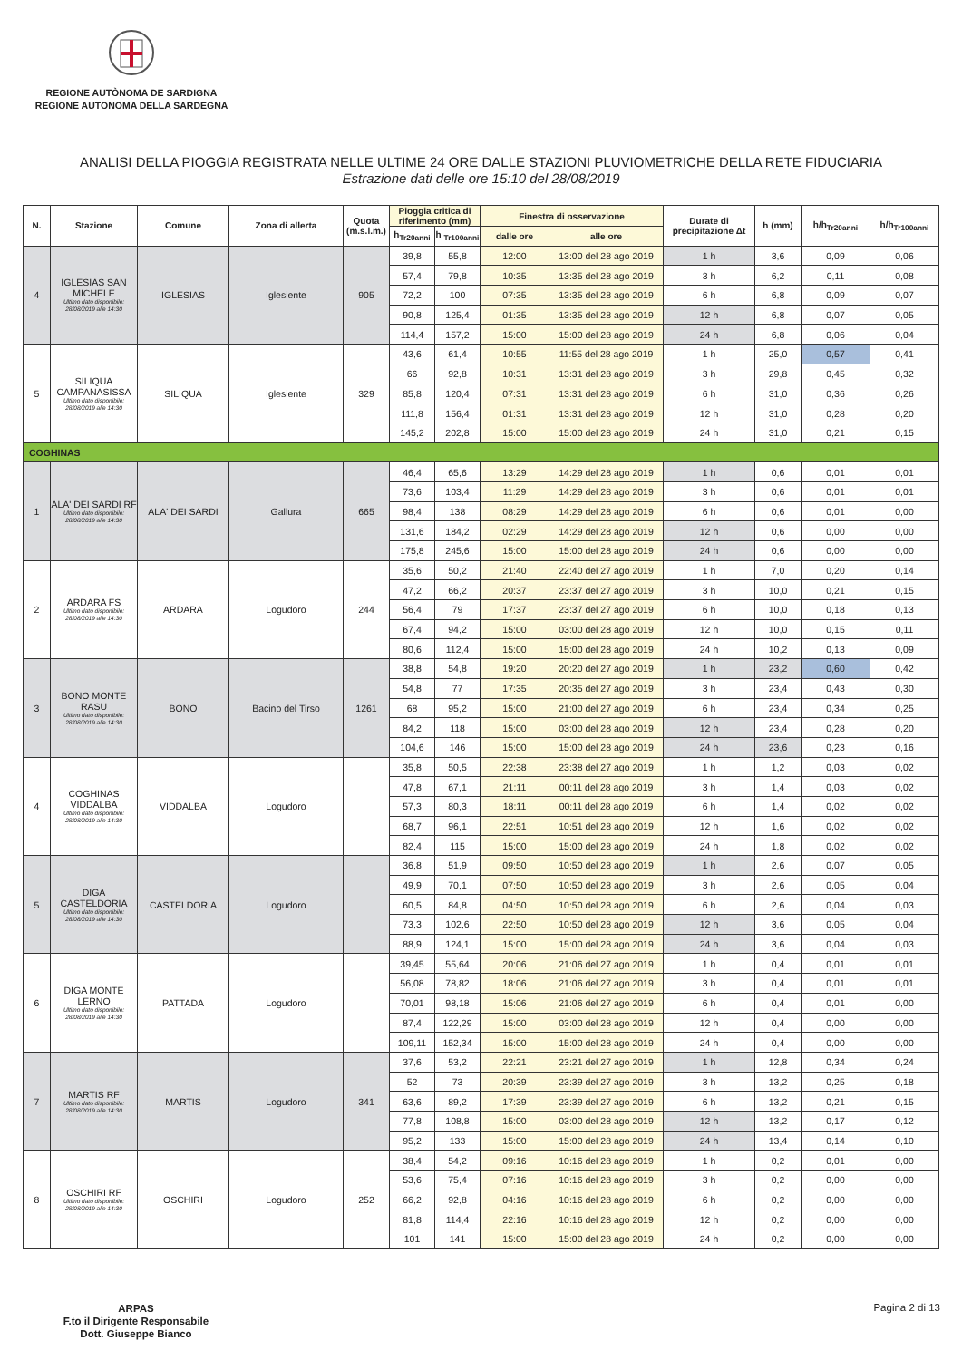REGIONE AUTÒNOMA DE SARDIGNA
REGIONE AUTONOMA DELLA SARDEGNA
ANALISI DELLA PIOGGIA REGISTRATA NELLE ULTIME 24 ORE DALLE STAZIONI PLUVIOMETRICHE DELLA RETE FIDUCIARIA
Estrazione dati delle ore 15:10 del 28/08/2019
| N. | Stazione | Comune | Zona di allerta | Quota (m.s.l.m.) | Pioggia critica di riferimento (mm) | | Finestra di osservazione | | Durate di precipitazione Δt | h (mm) | h/h<sub>Tr20anni</sub> | h/h<sub>Tr100anni</sub> |
| --- | --- | --- | --- | --- | --- | --- | --- | --- | --- | --- | --- | --- |
| | | | | | h<sub>Tr20anni</sub> | h <sub>Tr100anni</sub> | dalle ore | alle ore | | | | |
| 4 | IGLESIAS SAN MICHELE Ultimo dato disponibile: 28/08/2019 alle 14:30 | IGLESIAS | Iglesiente | 905 | 39,8 | 55,8 | 12:00 | 13:00 del 28 ago 2019 | 1 h | 3,6 | 0,09 | 0,06 |
| | | | | | 57,4 | 79,8 | 10:35 | 13:35 del 28 ago 2019 | 3 h | 6,2 | 0,11 | 0,08 |
| | | | | | 72,2 | 100 | 07:35 | 13:35 del 28 ago 2019 | 6 h | 6,8 | 0,09 | 0,07 |
| | | | | | 90,8 | 125,4 | 01:35 | 13:35 del 28 ago 2019 | 12 h | 6,8 | 0,07 | 0,05 |
| | | | | | 114,4 | 157,2 | 15:00 | 15:00 del 28 ago 2019 | 24 h | 6,8 | 0,06 | 0,04 |
| 5 | SILIQUA CAMPANASISSA Ultimo dato disponibile: 28/08/2019 alle 14:30 | SILIQUA | Iglesiente | 329 | 43,6 | 61,4 | 10:55 | 11:55 del 28 ago 2019 | 1 h | 25,0 | 0,57 | 0,41 |
| | | | | | 66 | 92,8 | 10:31 | 13:31 del 28 ago 2019 | 3 h | 29,8 | 0,45 | 0,32 |
| | | | | | 85,8 | 120,4 | 07:31 | 13:31 del 28 ago 2019 | 6 h | 31,0 | 0,36 | 0,26 |
| | | | | | 111,8 | 156,4 | 01:31 | 13:31 del 28 ago 2019 | 12 h | 31,0 | 0,28 | 0,20 |
| | | | | | 145,2 | 202,8 | 15:00 | 15:00 del 28 ago 2019 | 24 h | 31,0 | 0,21 | 0,15 |
| COGHINAS | | | | | | | | | | | | |
| 1 | ALA' DEI SARDI RF Ultimo dato disponibile: 28/08/2019 alle 14:30 | ALA' DEI SARDI | Gallura | 665 | 46,4 | 65,6 | 13:29 | 14:29 del 28 ago 2019 | 1 h | 0,6 | 0,01 | 0,01 |
| | | | | | 73,6 | 103,4 | 11:29 | 14:29 del 28 ago 2019 | 3 h | 0,6 | 0,01 | 0,01 |
| | | | | | 98,4 | 138 | 08:29 | 14:29 del 28 ago 2019 | 6 h | 0,6 | 0,01 | 0,00 |
| | | | | | 131,6 | 184,2 | 02:29 | 14:29 del 28 ago 2019 | 12 h | 0,6 | 0,00 | 0,00 |
| | | | | | 175,8 | 245,6 | 15:00 | 15:00 del 28 ago 2019 | 24 h | 0,6 | 0,00 | 0,00 |
| 2 | ARDARA FS Ultimo dato disponibile: 28/08/2019 alle 14:30 | ARDARA | Logudoro | 244 | 35,6 | 50,2 | 21:40 | 22:40 del 27 ago 2019 | 1 h | 7,0 | 0,20 | 0,14 |
| | | | | | 47,2 | 66,2 | 20:37 | 23:37 del 27 ago 2019 | 3 h | 10,0 | 0,21 | 0,15 |
| | | | | | 56,4 | 79 | 17:37 | 23:37 del 27 ago 2019 | 6 h | 10,0 | 0,18 | 0,13 |
| | | | | | 67,4 | 94,2 | 15:00 | 03:00 del 28 ago 2019 | 12 h | 10,0 | 0,15 | 0,11 |
| | | | | | 80,6 | 112,4 | 15:00 | 15:00 del 28 ago 2019 | 24 h | 10,2 | 0,13 | 0,09 |
| 3 | BONO MONTE RASU Ultimo dato disponibile: 28/08/2019 alle 14:30 | BONO | Bacino del Tirso | 1261 | 38,8 | 54,8 | 19:20 | 20:20 del 27 ago 2019 | 1 h | 23,2 | 0,60 | 0,42 |
| | | | | | 54,8 | 77 | 17:35 | 20:35 del 27 ago 2019 | 3 h | 23,4 | 0,43 | 0,30 |
| | | | | | 68 | 95,2 | 15:00 | 21:00 del 27 ago 2019 | 6 h | 23,4 | 0,34 | 0,25 |
| | | | | | 84,2 | 118 | 15:00 | 03:00 del 28 ago 2019 | 12 h | 23,4 | 0,28 | 0,20 |
| | | | | | 104,6 | 146 | 15:00 | 15:00 del 28 ago 2019 | 24 h | 23,6 | 0,23 | 0,16 |
| 4 | COGHINAS VIDDALBA Ultimo dato disponibile: 28/08/2019 alle 14:30 | VIDDALBA | Logudoro | | 35,8 | 50,5 | 22:38 | 23:38 del 27 ago 2019 | 1 h | 1,2 | 0,03 | 0,02 |
| | | | | | 47,8 | 67,1 | 21:11 | 00:11 del 28 ago 2019 | 3 h | 1,4 | 0,03 | 0,02 |
| | | | | | 57,3 | 80,3 | 18:11 | 00:11 del 28 ago 2019 | 6 h | 1,4 | 0,02 | 0,02 |
| | | | | | 68,7 | 96,1 | 22:51 | 10:51 del 28 ago 2019 | 12 h | 1,6 | 0,02 | 0,02 |
| | | | | | 82,4 | 115 | 15:00 | 15:00 del 28 ago 2019 | 24 h | 1,8 | 0,02 | 0,02 |
| 5 | DIGA CASTELDORIA Ultimo dato disponibile: 28/08/2019 alle 14:30 | CASTELDORIA | Logudoro | | 36,8 | 51,9 | 09:50 | 10:50 del 28 ago 2019 | 1 h | 2,6 | 0,07 | 0,05 |
| | | | | | 49,9 | 70,1 | 07:50 | 10:50 del 28 ago 2019 | 3 h | 2,6 | 0,05 | 0,04 |
| | | | | | 60,5 | 84,8 | 04:50 | 10:50 del 28 ago 2019 | 6 h | 2,6 | 0,04 | 0,03 |
| | | | | | 73,3 | 102,6 | 22:50 | 10:50 del 28 ago 2019 | 12 h | 3,6 | 0,05 | 0,04 |
| | | | | | 88,9 | 124,1 | 15:00 | 15:00 del 28 ago 2019 | 24 h | 3,6 | 0,04 | 0,03 |
| 6 | DIGA MONTE LERNO Ultimo dato disponibile: 28/08/2019 alle 14:30 | PATTADA | Logudoro | | 39,45 | 55,64 | 20:06 | 21:06 del 27 ago 2019 | 1 h | 0,4 | 0,01 | 0,01 |
| | | | | | 56,08 | 78,82 | 18:06 | 21:06 del 27 ago 2019 | 3 h | 0,4 | 0,01 | 0,01 |
| | | | | | 70,01 | 98,18 | 15:06 | 21:06 del 27 ago 2019 | 6 h | 0,4 | 0,01 | 0,00 |
| | | | | | 87,4 | 122,29 | 15:00 | 03:00 del 28 ago 2019 | 12 h | 0,4 | 0,00 | 0,00 |
| | | | | | 109,11 | 152,34 | 15:00 | 15:00 del 28 ago 2019 | 24 h | 0,4 | 0,00 | 0,00 |
| 7 | MARTIS RF Ultimo dato disponibile: 28/08/2019 alle 14:30 | MARTIS | Logudoro | 341 | 37,6 | 53,2 | 22:21 | 23:21 del 27 ago 2019 | 1 h | 12,8 | 0,34 | 0,24 |
| | | | | | 52 | 73 | 20:39 | 23:39 del 27 ago 2019 | 3 h | 13,2 | 0,25 | 0,18 |
| | | | | | 63,6 | 89,2 | 17:39 | 23:39 del 27 ago 2019 | 6 h | 13,2 | 0,21 | 0,15 |
| | | | | | 77,8 | 108,8 | 15:00 | 03:00 del 28 ago 2019 | 12 h | 13,2 | 0,17 | 0,12 |
| | | | | | 95,2 | 133 | 15:00 | 15:00 del 28 ago 2019 | 24 h | 13,4 | 0,14 | 0,10 |
| 8 | OSCHIRI RF Ultimo dato disponibile: 28/08/2019 alle 14:30 | OSCHIRI | Logudoro | 252 | 38,4 | 54,2 | 09:16 | 10:16 del 28 ago 2019 | 1 h | 0,2 | 0,01 | 0,00 |
| | | | | | 53,6 | 75,4 | 07:16 | 10:16 del 28 ago 2019 | 3 h | 0,2 | 0,00 | 0,00 |
| | | | | | 66,2 | 92,8 | 04:16 | 10:16 del 28 ago 2019 | 6 h | 0,2 | 0,00 | 0,00 |
| | | | | | 81,8 | 114,4 | 22:16 | 10:16 del 28 ago 2019 | 12 h | 0,2 | 0,00 | 0,00 |
| | | | | | 101 | 141 | 15:00 | 15:00 del 28 ago 2019 | 24 h | 0,2 | 0,00 | 0,00 |
ARPAS
F.to il Dirigente Responsabile
Dott. Giuseppe Bianco
Pagina 2 di 13